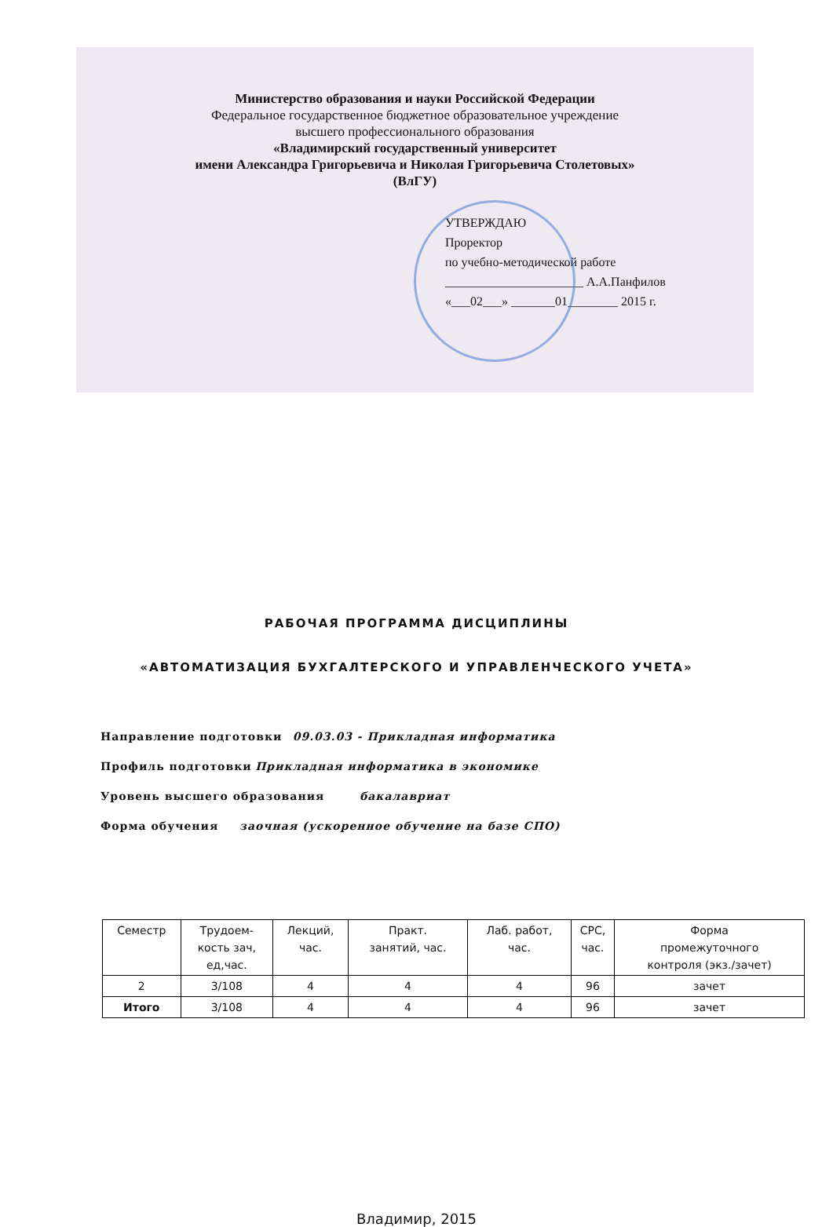Министерство образования и науки Российской Федерации
Федеральное государственное бюджетное образовательное учреждение
высшего профессионального образования
«Владимирский государственный университет
имени Александра Григорьевича и Николая Григорьевича Столетовых»
(ВлГУ)
УТВЕРЖДАЮ
Проректор
по учебно-методической работе
______________________ А.А.Панфилов
«___02___» _______01________ 2015 г.
РАБОЧАЯ ПРОГРАММА ДИСЦИПЛИНЫ
«АВТОМАТИЗАЦИЯ БУХГАЛТЕРСКОГО И УПРАВЛЕНЧЕСКОГО УЧЕТА»
Направление подготовки 09.03.03 - Прикладная информатика
Профиль подготовки Прикладная информатика в экономике
Уровень высшего образования бакалавриат
Форма обучения заочная (ускоренное обучение на базе СПО)
| Семестр | Трудоем- кость зач, ед,час. | Лекций, час. | Практ. занятий, час. | Лаб. работ, час. | СРС, час. | Форма промежуточного контроля (экз./зачет) |
| --- | --- | --- | --- | --- | --- | --- |
| 2 | 3/108 | 4 | 4 | 4 | 96 | зачет |
| Итого | 3/108 | 4 | 4 | 4 | 96 | зачет |
Владимир, 2015